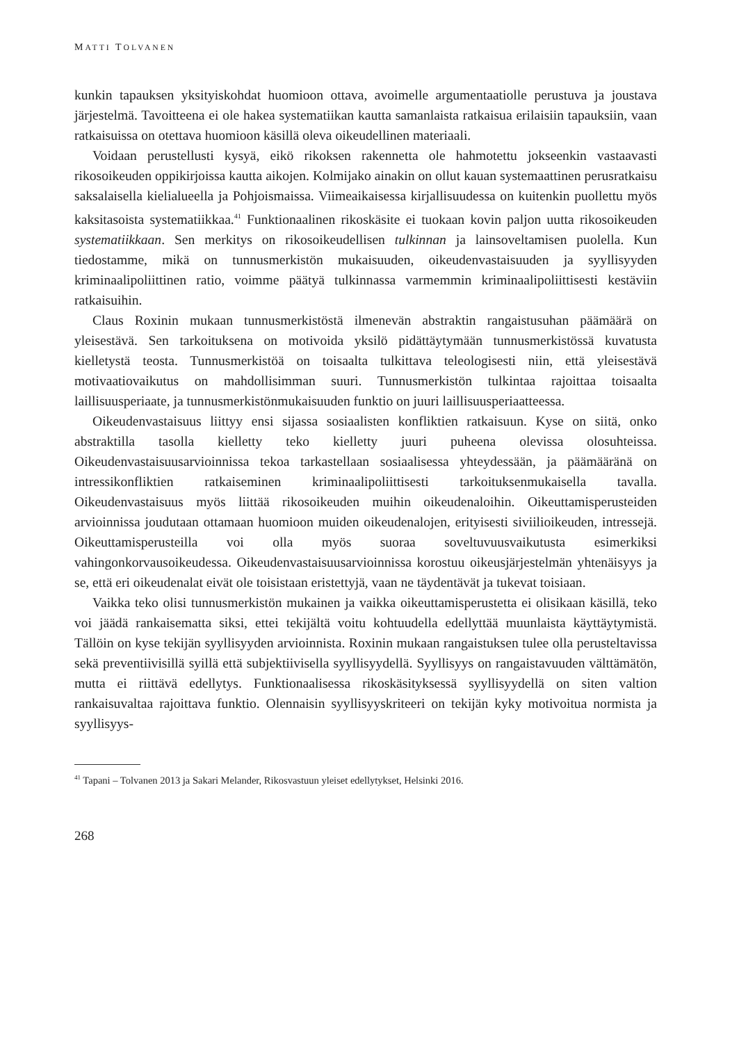MATTI TOLVANEN
kunkin tapauksen yksityiskohdat huomioon ottava, avoimelle argumentaatiolle perustuva ja joustava järjestelmä. Tavoitteena ei ole hakea systematiikan kautta samanlaista ratkaisua erilaisiin tapauksiin, vaan ratkaisuissa on otettava huomioon käsillä oleva oikeudellinen materiaali.
Voidaan perustellusti kysyä, eikö rikoksen rakennetta ole hahmotettu jokseenkin vastaavasti rikosoikeuden oppikirjoissa kautta aikojen. Kolmijako ainakin on ollut kauan systemaattinen perusratkaisu saksalaisella kielialueella ja Pohjoismaissa. Viimeaikaisessa kirjallisuudessa on kuitenkin puollettu myös kaksitasoista systematiikkaa.<sup>41</sup> Funktionaalinen rikoskäsite ei tuokaan kovin paljon uutta rikosoikeuden systematiikkaan. Sen merkitys on rikosoikeudellisen tulkinnan ja lainsoveltamisen puolella. Kun tiedostamme, mikä on tunnusmerkistön mukaisuuden, oikeudenvastaisuuden ja syyllisyyden kriminaalipoliittinen ratio, voimme päätyä tulkinnassa varmemmin kriminaalipoliittisesti kestäviin ratkaisuihin.
Claus Roxinin mukaan tunnusmerkistöstä ilmenevän abstraktin rangaistusuhan päämäärä on yleisestävä. Sen tarkoituksena on motivoida yksilö pidättäytymään tunnusmerkistössä kuvatusta kielletystä teosta. Tunnusmerkistöä on toisaalta tulkittava teleologisesti niin, että yleisestävä motivaatiovaikutus on mahdollisimman suuri. Tunnusmerkistön tulkintaa rajoittaa toisaalta laillisuusperiaate, ja tunnusmerkistönmukaisuuden funktio on juuri laillisuusperiaatteessa.
Oikeudenvastaisuus liittyy ensi sijassa sosiaalisten konfliktien ratkaisuun. Kyse on siitä, onko abstraktilla tasolla kielletty teko kielletty juuri puheena olevissa olosuhteissa. Oikeudenvastaisuusarvioinnissa tekoa tarkastellaan sosiaalisessa yhteydessään, ja päämääränä on intressikonfliktien ratkaiseminen kriminaalipoliittisesti tarkoituksenmukaisella tavalla. Oikeudenvastaisuus myös liittää rikosoikeuden muihin oikeudenaloihin. Oikeuttamisperusteiden arvioinnissa joudutaan ottamaan huomioon muiden oikeudenalojen, erityisesti siviilioikeuden, intressejä. Oikeuttamisperusteilla voi olla myös suoraa soveltuvuusvaikutusta esimerkiksi vahingonkorvausoikeudessa. Oikeudenvastaisuusarvioinnissa korostuu oikeusjärjestelmän yhtenäisyys ja se, että eri oikeudenalat eivät ole toisistaan eristettyjä, vaan ne täydentävät ja tukevat toisiaan.
Vaikka teko olisi tunnusmerkistön mukainen ja vaikka oikeuttamisperustetta ei olisikaan käsillä, teko voi jäädä rankaisematta siksi, ettei tekijältä voitu kohtuudella edellyttää muunlaista käyttäytymistä. Tällöin on kyse tekijän syyllisyyden arvioinnista. Roxinin mukaan rangaistuksen tulee olla perusteltavissa sekä preventiivisillä syillä että subjektiivisella syyllisyydellä. Syyllisyys on rangaistavuuden välttämätön, mutta ei riittävä edellytys. Funktionaalisessa rikoskäsityksessä syyllisyydellä on siten valtion rankaisuvaltaa rajoittava funktio. Olennaisin syyllisyyskriteeri on tekijän kyky motivoitua normista ja syyllisyys-
<sup>41</sup> Tapani – Tolvanen 2013 ja Sakari Melander, Rikosvastuun yleiset edellytykset, Helsinki 2016.
268